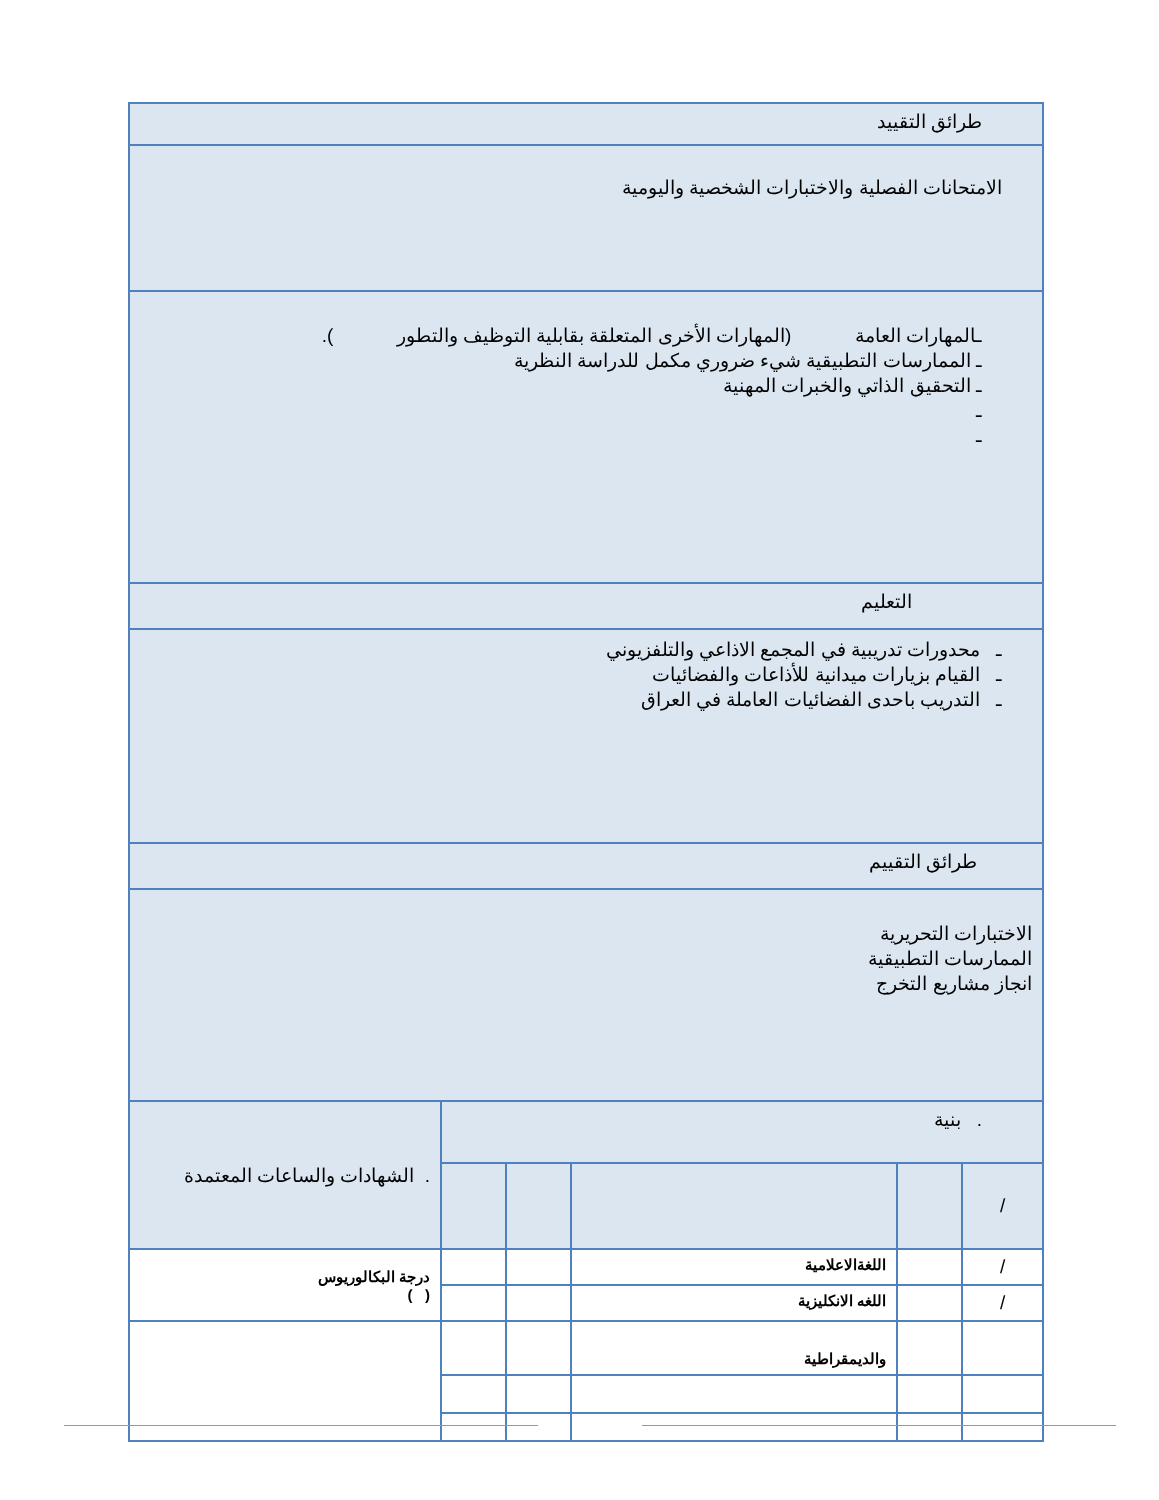| طرائق التقييد |
| الامتحانات الفصلية والاختبارات الشخصية واليومية |
| ـالمهارات العامة (المهارات الأخرى المتعلقة بقابلية التوظيف والتطور ). ـ الممارسات التطبيقية شيء ضروري مكمل للدراسة النظرية ـ التحقيق الذاتي والخبرات المهنية ـ ـ | | | | | |
| التعليم | | | | | |
| ـ محدورات تدريبية في المجمع الاذاعي والتلفزيوني ـ القيام بزيارات ميدانية للأذاعات والفضائيات ـ التدريب باحدى الفضائيات العاملة في العراق | | | | | |
| طرائق التقييم | | | | | |
| الاختبارات التحريرية الممارسات التطبيقية انجاز مشاريع التخرج | | | | | |
| . بنية | | | | | . الشهادات والساعات المعتمدة |
| / | | | | | |
| / | | اللغةالاعلامية | | | درجة البكالوريوس ( ) |
| / | | اللغه الانكليزية | | | |
| | | والديمقراطية | | | |